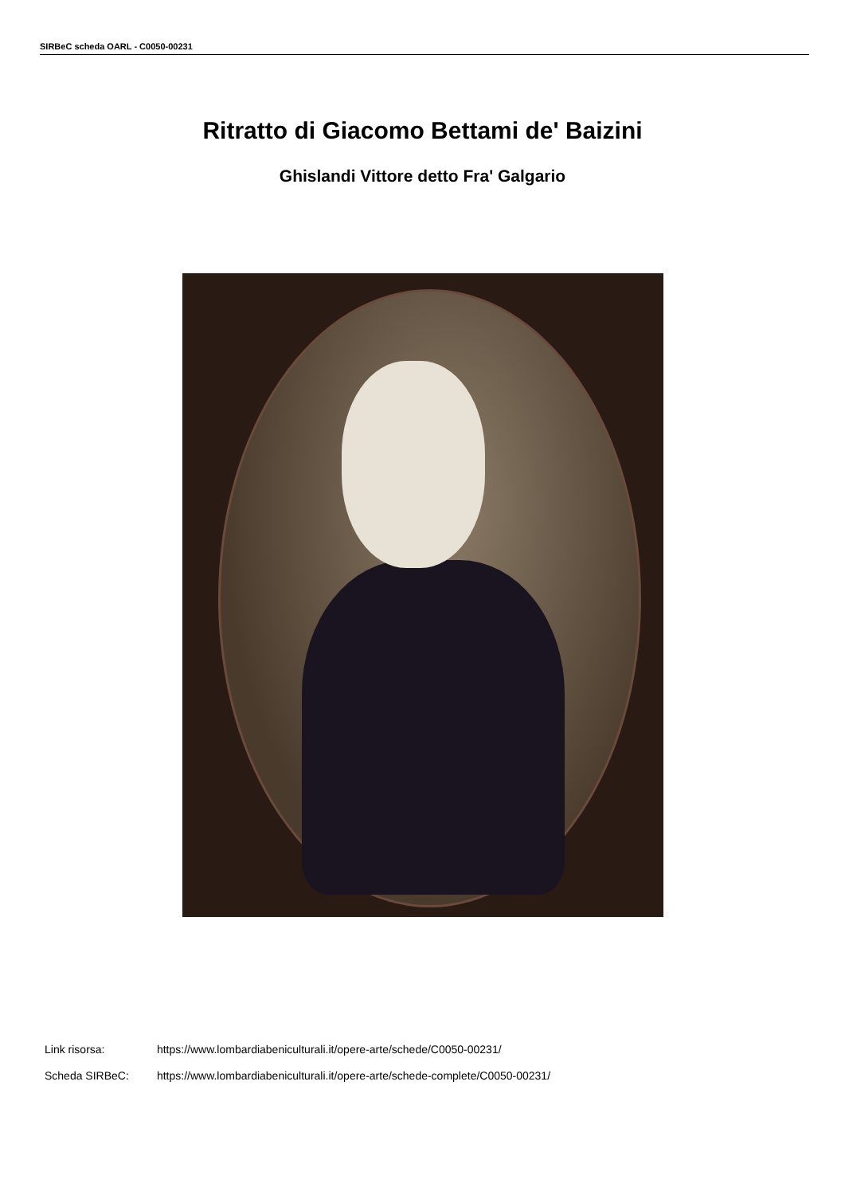SIRBeC scheda OARL - C0050-00231
Ritratto di Giacomo Bettami de' Baizini
Ghislandi Vittore detto Fra' Galgario
Link risorsa: https://www.lombardiabeniculturali.it/opere-arte/schede/C0050-00231/
Scheda SIRBeC: https://www.lombardiabeniculturali.it/opere-arte/schede-complete/C0050-00231/